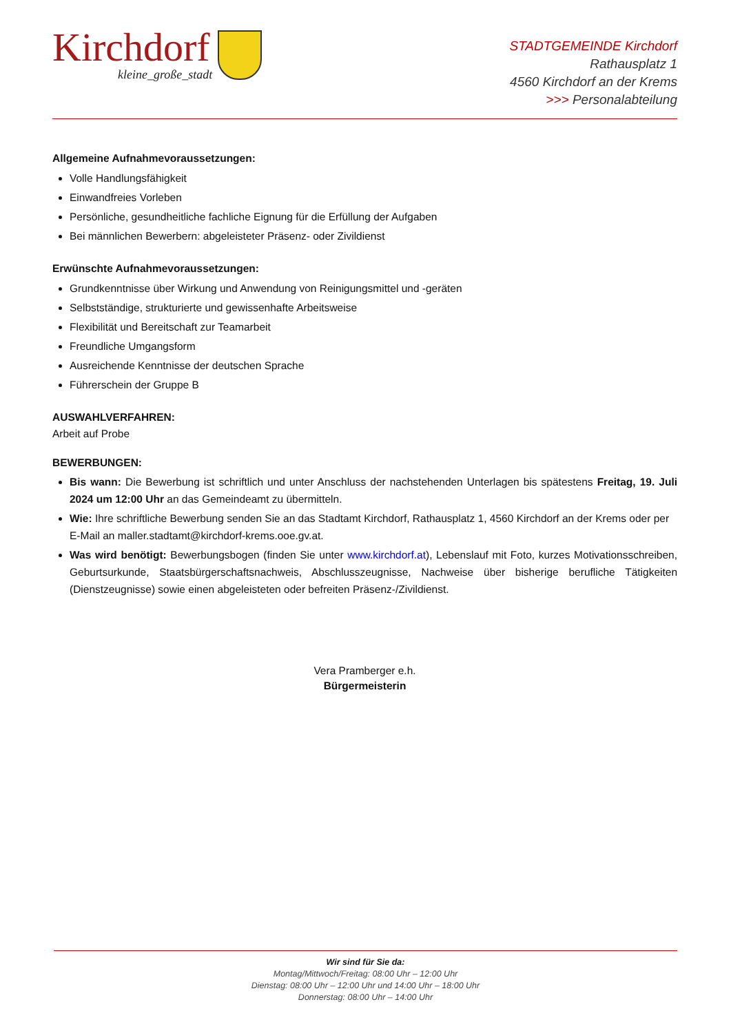Kirchdorf
kleine_große_stadt
STADTGEMEINDE Kirchdorf
Rathausplatz 1
4560 Kirchdorf an der Krems
>>> Personalabteilung
Allgemeine Aufnahmevoraussetzungen:
Volle Handlungsfähigkeit
Einwandfreies Vorleben
Persönliche, gesundheitliche fachliche Eignung für die Erfüllung der Aufgaben
Bei männlichen Bewerbern: abgeleisteter Präsenz- oder Zivildienst
Erwünschte Aufnahmevoraussetzungen:
Grundkenntnisse über Wirkung und Anwendung von Reinigungsmittel und -geräten
Selbstständige, strukturierte und gewissenhafte Arbeitsweise
Flexibilität und Bereitschaft zur Teamarbeit
Freundliche Umgangsform
Ausreichende Kenntnisse der deutschen Sprache
Führerschein der Gruppe B
AUSWAHLVERFAHREN:
Arbeit auf Probe
BEWERBUNGEN:
Bis wann: Die Bewerbung ist schriftlich und unter Anschluss der nachstehenden Unterlagen bis spätestens Freitag, 19. Juli 2024 um 12:00 Uhr an das Gemeindeamt zu übermitteln.
Wie: Ihre schriftliche Bewerbung senden Sie an das Stadtamt Kirchdorf, Rathausplatz 1, 4560 Kirchdorf an der Krems oder per E-Mail an maller.stadtamt@kirchdorf-krems.ooe.gv.at.
Was wird benötigt: Bewerbungsbogen (finden Sie unter www.kirchdorf.at), Lebenslauf mit Foto, kurzes Motivationsschreiben, Geburtsurkunde, Staatsbürgerschaftsnachweis, Abschlusszeugnisse, Nachweise über bisherige berufliche Tätigkeiten (Dienstzeugnisse) sowie einen abgeleisteten oder befreiten Präsenz-/Zivildienst.
Vera Pramberger e.h.
Bürgermeisterin
Wir sind für Sie da:
Montag/Mittwoch/Freitag: 08:00 Uhr – 12:00 Uhr
Dienstag: 08:00 Uhr – 12:00 Uhr und 14:00 Uhr – 18:00 Uhr
Donnerstag: 08:00 Uhr – 14:00 Uhr